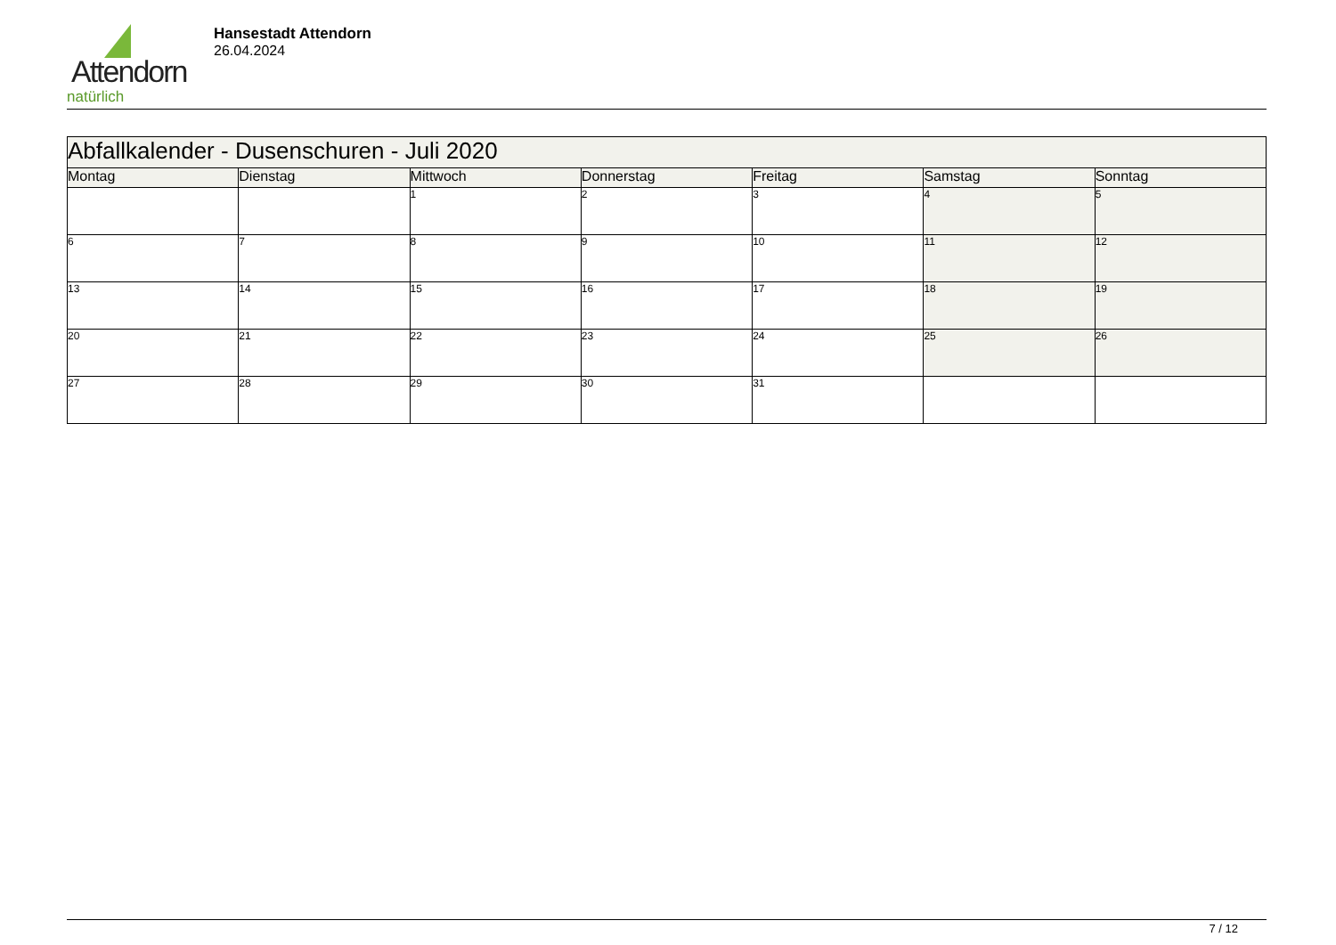Attendorn
natürlich
Hansestadt Attendorn
26.04.2024
| Abfallkalender - Dusenschuren - Juli 2020 | | | | | | |
| Montag | Dienstag | Mittwoch | Donnerstag | Freitag | Samstag | Sonntag |
| | | 1 | 2 | 3 | 4 | 5 |
| 6 | 7 | 8 | 9 | 10 | 11 | 12 |
| 13 | 14 | 15 | 16 | 17 | 18 | 19 |
| 20 | 21 | 22 | 23 | 24 | 25 | 26 |
| 27 | 28 | 29 | 30 | 31 | | |
7 / 12